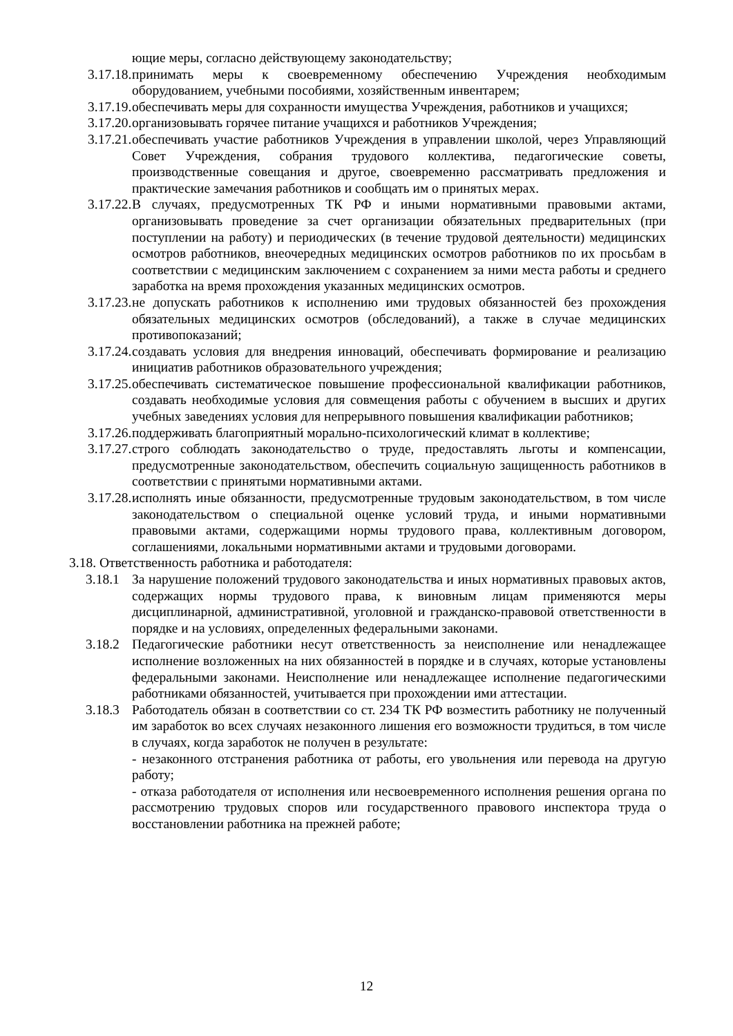ющие меры, согласно действующему законодательству;
3.17.18.
принимать меры к своевременному обеспечению Учреждения необходимым оборудованием, учебными пособиями, хозяйственным инвентарем;
3.17.19.
обеспечивать меры для сохранности имущества Учреждения, работников и учащихся;
3.17.20.
организовывать горячее питание учащихся и работников Учреждения;
3.17.21.
обеспечивать участие работников Учреждения в управлении школой, через Управляющий Совет Учреждения, собрания трудового коллектива, педагогические советы, производственные совещания и другое, своевременно рассматривать предложения и практические замечания работников и сообщать им о принятых мерах.
3.17.22.
В случаях, предусмотренных ТК РФ и иными нормативными правовыми актами, организовывать проведение за счет организации обязательных предварительных (при поступлении на работу) и периодических (в течение трудовой деятельности) медицинских осмотров работников, внеочередных медицинских осмотров работников по их просьбам в соответствии с медицинским заключением с сохранением за ними места работы и среднего заработка на время прохождения указанных медицинских осмотров.
3.17.23.
не допускать работников к исполнению ими трудовых обязанностей без прохождения обязательных медицинских осмотров (обследований), а также в случае медицинских противопоказаний;
3.17.24.
создавать условия для внедрения инноваций, обеспечивать формирование и реализацию инициатив работников образовательного учреждения;
3.17.25.
обеспечивать систематическое повышение профессиональной квалификации работников, создавать необходимые условия для совмещения работы с обучением в высших и других учебных заведениях условия для непрерывного повышения квалификации работников;
3.17.26.
поддерживать благоприятный морально-психологический климат в коллективе;
3.17.27.
строго соблюдать законодательство о труде, предоставлять льготы и компенсации, предусмотренные законодательством, обеспечить социальную защищенность работников в соответствии с принятыми нормативными актами.
3.17.28.
исполнять иные обязанности, предусмотренные трудовым законодательством, в том числе законодательством о специальной оценке условий труда, и иными нормативными правовыми актами, содержащими нормы трудового права, коллективным договором, соглашениями, локальными нормативными актами и трудовыми договорами.
3.18. Ответственность работника и работодателя:
3.18.1
За нарушение положений трудового законодательства и иных нормативных правовых актов, содержащих нормы трудового права, к виновным лицам применяются меры дисциплинарной, административной, уголовной и гражданско-правовой ответственности в порядке и на условиях, определенных федеральными законами.
3.18.2
Педагогические работники несут ответственность за неисполнение или ненадлежащее исполнение возложенных на них обязанностей в порядке и в случаях, которые установлены федеральными законами. Неисполнение или ненадлежащее исполнение педагогическими работниками обязанностей, учитывается при прохождении ими аттестации.
3.18.3
Работодатель обязан в соответствии со ст. 234 ТК РФ возместить работнику не полученный им заработок во всех случаях незаконного лишения его возможности трудиться, в том числе в случаях, когда заработок не получен в результате:
- незаконного отстранения работника от работы, его увольнения или перевода на другую работу;
- отказа работодателя от исполнения или несвоевременного исполнения решения органа по рассмотрению трудовых споров или государственного правового инспектора труда о восстановлении работника на прежней работе;
12